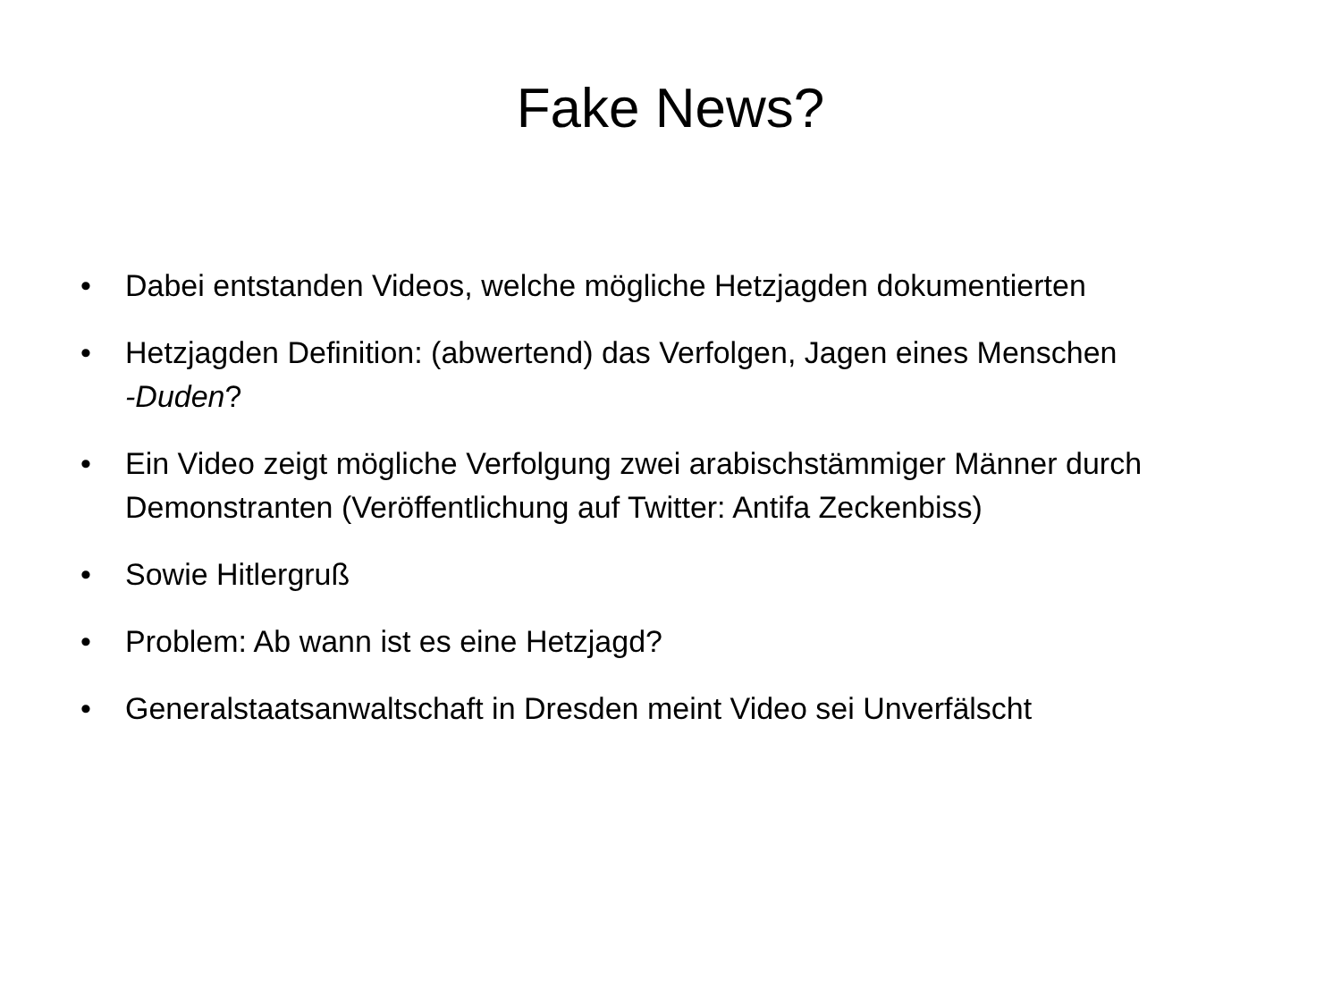Fake News?
• Dabei entstanden Videos, welche mögliche Hetzjagden dokumentierten
• Hetzjagden Definition: (abwertend) das Verfolgen, Jagen eines Menschen
-Duden?
• Ein Video zeigt mögliche Verfolgung zwei arabischstämmiger Männer durch Demonstranten (Veröffentlichung auf Twitter: Antifa Zeckenbiss)
• Sowie Hitlergruß
• Problem: Ab wann ist es eine Hetzjagd?
• Generalstaatsanwaltschaft in Dresden meint Video sei Unverfälscht